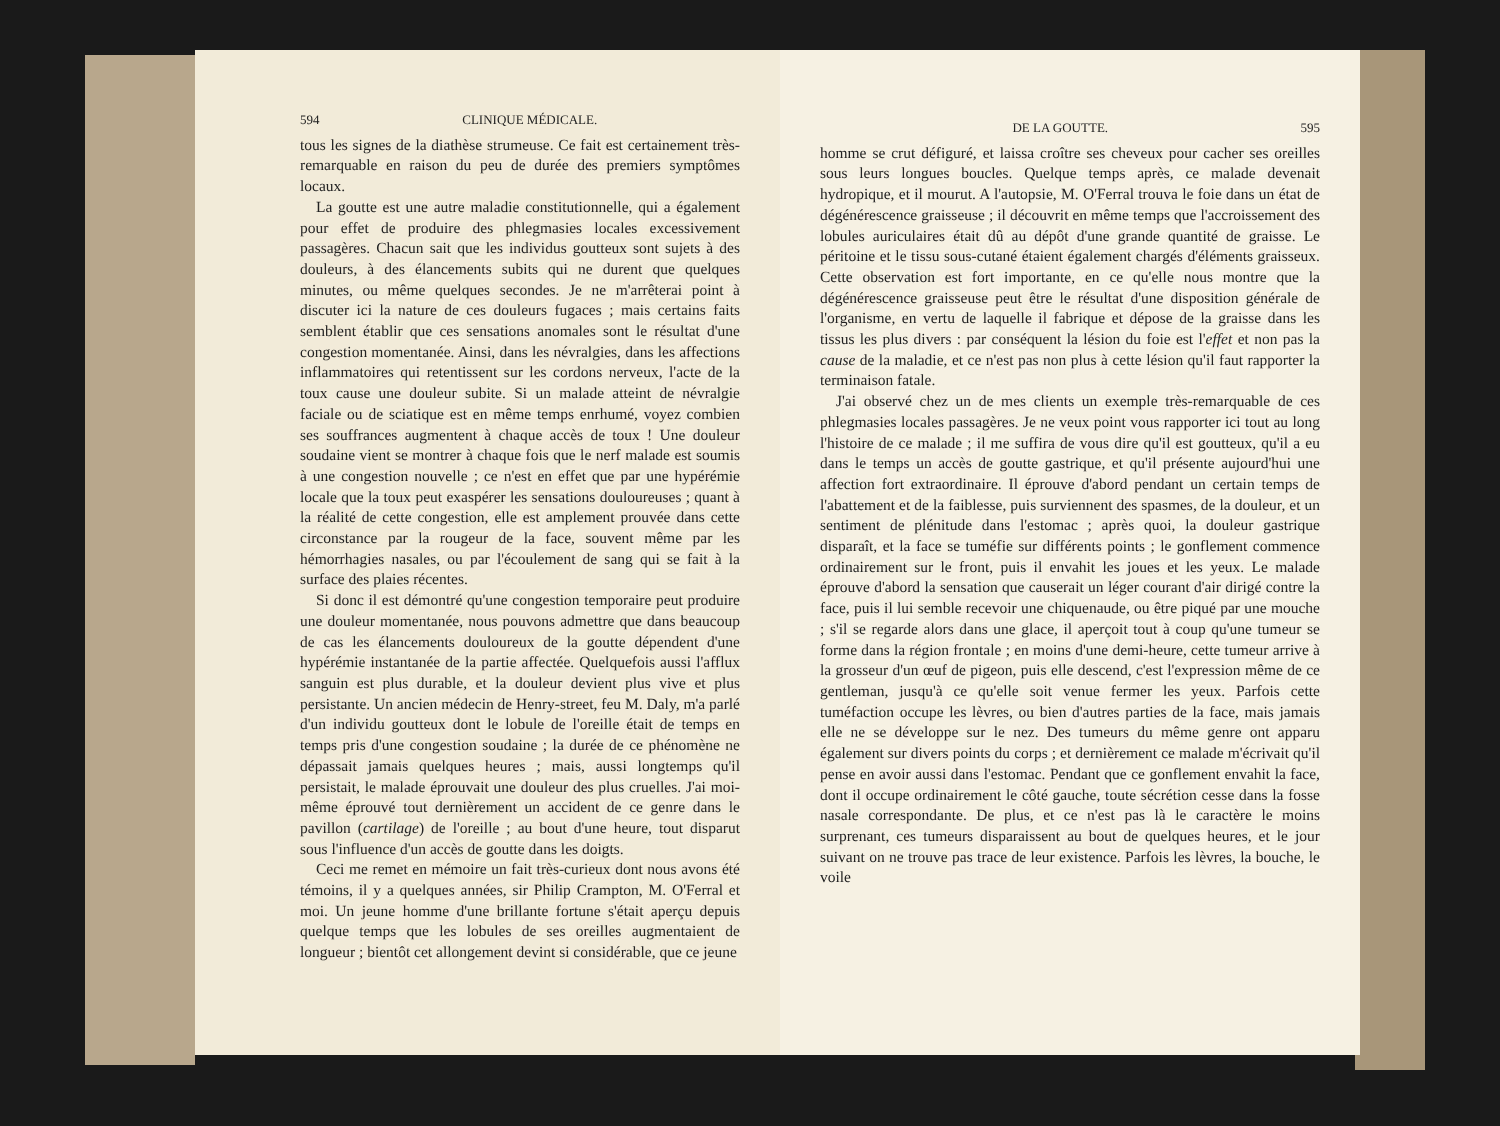594 CLINIQUE MÉDICALE.
tous les signes de la diathèse strumeuse. Ce fait est certainement très-remarquable en raison du peu de durée des premiers symptômes locaux.
La goutte est une autre maladie constitutionnelle, qui a également pour effet de produire des phlegmasies locales excessivement passagères. Chacun sait que les individus goutteux sont sujets à des douleurs, à des élancements subits qui ne durent que quelques minutes, ou même quelques secondes. Je ne m'arrêterai point à discuter ici la nature de ces douleurs fugaces ; mais certains faits semblent établir que ces sensations anomales sont le résultat d'une congestion momentanée. Ainsi, dans les névralgies, dans les affections inflammatoires qui retentissent sur les cordons nerveux, l'acte de la toux cause une douleur subite. Si un malade atteint de névralgie faciale ou de sciatique est en même temps enrhumé, voyez combien ses souffrances augmentent à chaque accès de toux ! Une douleur soudaine vient se montrer à chaque fois que le nerf malade est soumis à une congestion nouvelle ; ce n'est en effet que par une hypérémie locale que la toux peut exaspérer les sensations douloureuses ; quant à la réalité de cette congestion, elle est amplement prouvée dans cette circonstance par la rougeur de la face, souvent même par les hémorrhagies nasales, ou par l'écoulement de sang qui se fait à la surface des plaies récentes.
Si donc il est démontré qu'une congestion temporaire peut produire une douleur momentanée, nous pouvons admettre que dans beaucoup de cas les élancements douloureux de la goutte dépendent d'une hypérémie instantanée de la partie affectée. Quelquefois aussi l'afflux sanguin est plus durable, et la douleur devient plus vive et plus persistante. Un ancien médecin de Henry-street, feu M. Daly, m'a parlé d'un individu goutteux dont le lobule de l'oreille était de temps en temps pris d'une congestion soudaine ; la durée de ce phénomène ne dépassait jamais quelques heures ; mais, aussi longtemps qu'il persistait, le malade éprouvait une douleur des plus cruelles. J'ai moi-même éprouvé tout dernièrement un accident de ce genre dans le pavillon (cartilage) de l'oreille ; au bout d'une heure, tout disparut sous l'influence d'un accès de goutte dans les doigts.
Ceci me remet en mémoire un fait très-curieux dont nous avons été témoins, il y a quelques années, sir Philip Crampton, M. O'Ferral et moi. Un jeune homme d'une brillante fortune s'était aperçu depuis quelque temps que les lobules de ses oreilles augmentaient de longueur ; bientôt cet allongement devint si considérable, que ce jeune
DE LA GOUTTE. 595
homme se crut défiguré, et laissa croître ses cheveux pour cacher ses oreilles sous leurs longues boucles. Quelque temps après, ce malade devenait hydropique, et il mourut. A l'autopsie, M. O'Ferral trouva le foie dans un état de dégénérescence graisseuse ; il découvrit en même temps que l'accroissement des lobules auriculaires était dû au dépôt d'une grande quantité de graisse. Le péritoine et le tissu sous-cutané étaient également chargés d'éléments graisseux. Cette observation est fort importante, en ce qu'elle nous montre que la dégénérescence graisseuse peut être le résultat d'une disposition générale de l'organisme, en vertu de laquelle il fabrique et dépose de la graisse dans les tissus les plus divers : par conséquent la lésion du foie est l'effet et non pas la cause de la maladie, et ce n'est pas non plus à cette lésion qu'il faut rapporter la terminaison fatale.
J'ai observé chez un de mes clients un exemple très-remarquable de ces phlegmasies locales passagères. Je ne veux point vous rapporter ici tout au long l'histoire de ce malade ; il me suffira de vous dire qu'il est goutteux, qu'il a eu dans le temps un accès de goutte gastrique, et qu'il présente aujourd'hui une affection fort extraordinaire. Il éprouve d'abord pendant un certain temps de l'abattement et de la faiblesse, puis surviennent des spasmes, de la douleur, et un sentiment de plénitude dans l'estomac ; après quoi, la douleur gastrique disparaît, et la face se tuméfie sur différents points ; le gonflement commence ordinairement sur le front, puis il envahit les joues et les yeux. Le malade éprouve d'abord la sensation que causerait un léger courant d'air dirigé contre la face, puis il lui semble recevoir une chiquenaude, ou être piqué par une mouche ; s'il se regarde alors dans une glace, il aperçoit tout à coup qu'une tumeur se forme dans la région frontale ; en moins d'une demi-heure, cette tumeur arrive à la grosseur d'un œuf de pigeon, puis elle descend, c'est l'expression même de ce gentleman, jusqu'à ce qu'elle soit venue fermer les yeux. Parfois cette tuméfaction occupe les lèvres, ou bien d'autres parties de la face, mais jamais elle ne se développe sur le nez. Des tumeurs du même genre ont apparu également sur divers points du corps ; et dernièrement ce malade m'écrivait qu'il pense en avoir aussi dans l'estomac. Pendant que ce gonflement envahit la face, dont il occupe ordinairement le côté gauche, toute sécrétion cesse dans la fosse nasale correspondante. De plus, et ce n'est pas là le caractère le moins surprenant, ces tumeurs disparaissent au bout de quelques heures, et le jour suivant on ne trouve pas trace de leur existence. Parfois les lèvres, la bouche, le voile